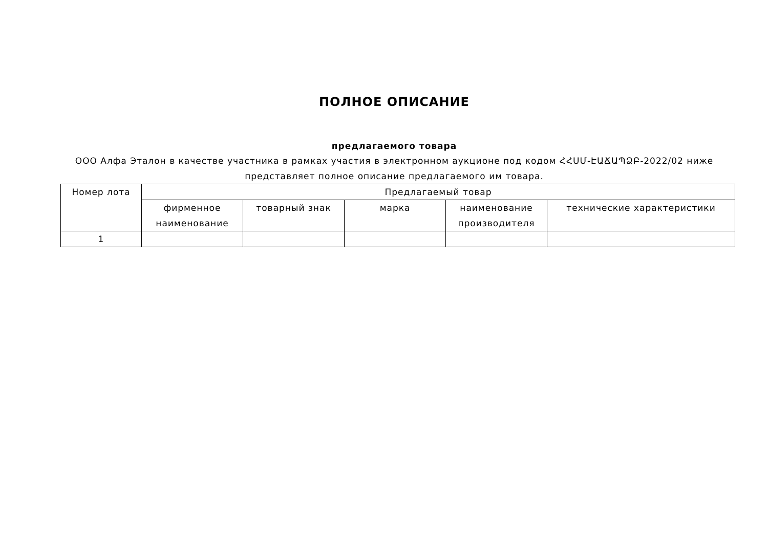ПОЛНОЕ ОПИСАНИЕ
предлагаемого товара
ООО Алфа Эталон в качестве участника в рамках участия в электронном аукционе под кодом ՀՀՍՄ-ԷԱՃԱՊՁԲ-2022/02 ниже представляет полное описание предлагаемого им товара.
| Номер лота | Предлагаемый товар | | | | |
| --- | --- | --- | --- | --- | --- |
| | фирменное наименование | товарный знак | марка | наименование производителя | технические характеристики |
| 1 | | | | | |